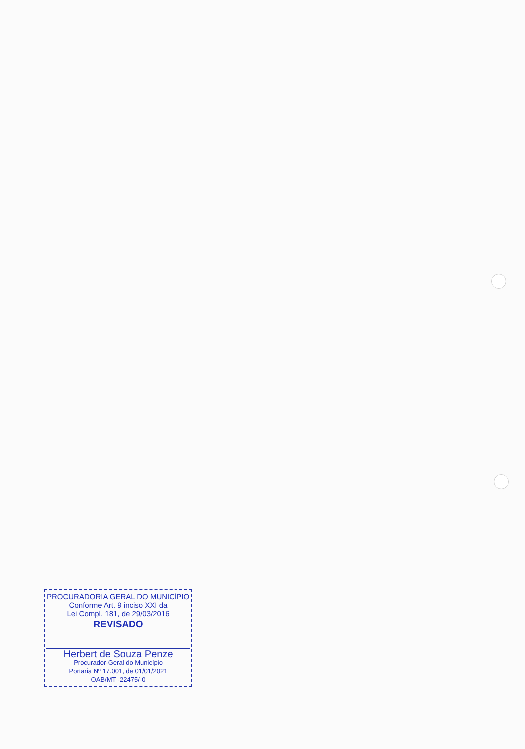PROCURADORIA GERAL DO MUNICÍPIO
Conforme Art. 9 inciso XXI da
Lei Compl. 181, de 29/03/2016
REVISADO
Herbert de Souza Penze
Procurador-Geral do Município
Portaria Nº 17.001, de 01/01/2021
OAB/MT -22475/-0